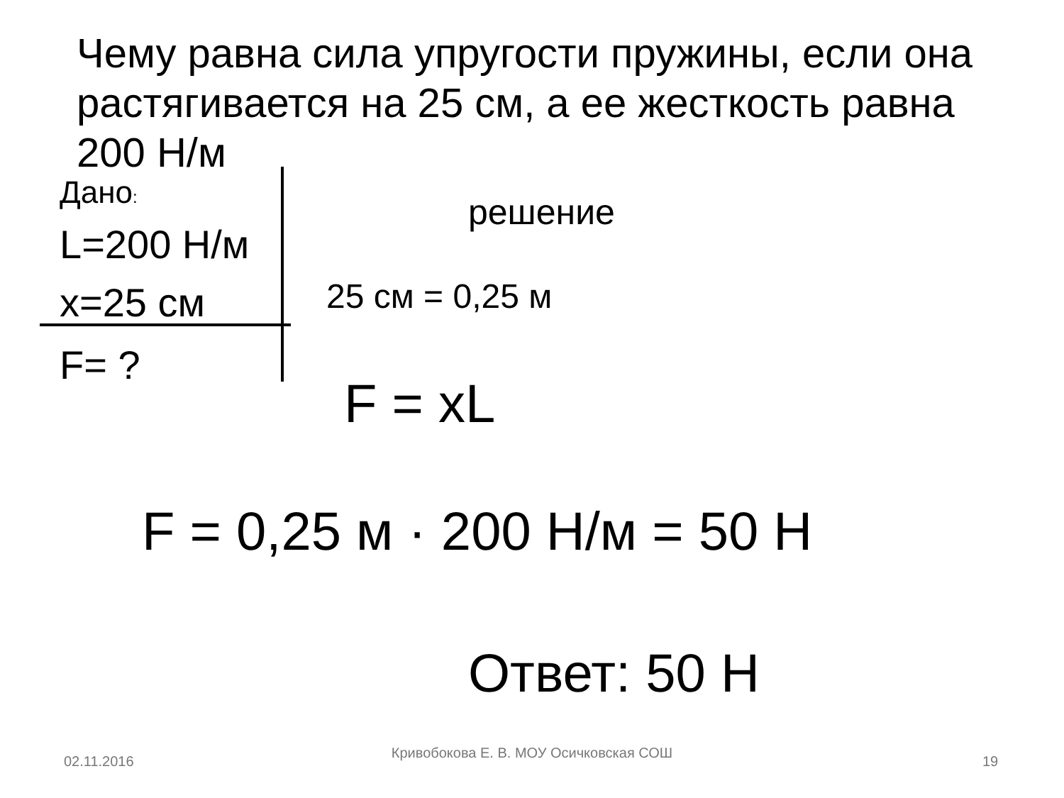Чему равна сила упругости пружины, если она растягивается на 25 см, а ее жесткость равна 200 Н/м
Дано:
L=200 Н/м
x=25 см
F= ?
решение
25 см = 0,25 м
F = xL
F = 0,25 м · 200 Н/м = 50 Н
Ответ: 50 Н
02.11.2016
Кривобокова Е. В. МОУ Осичковская СОШ
19